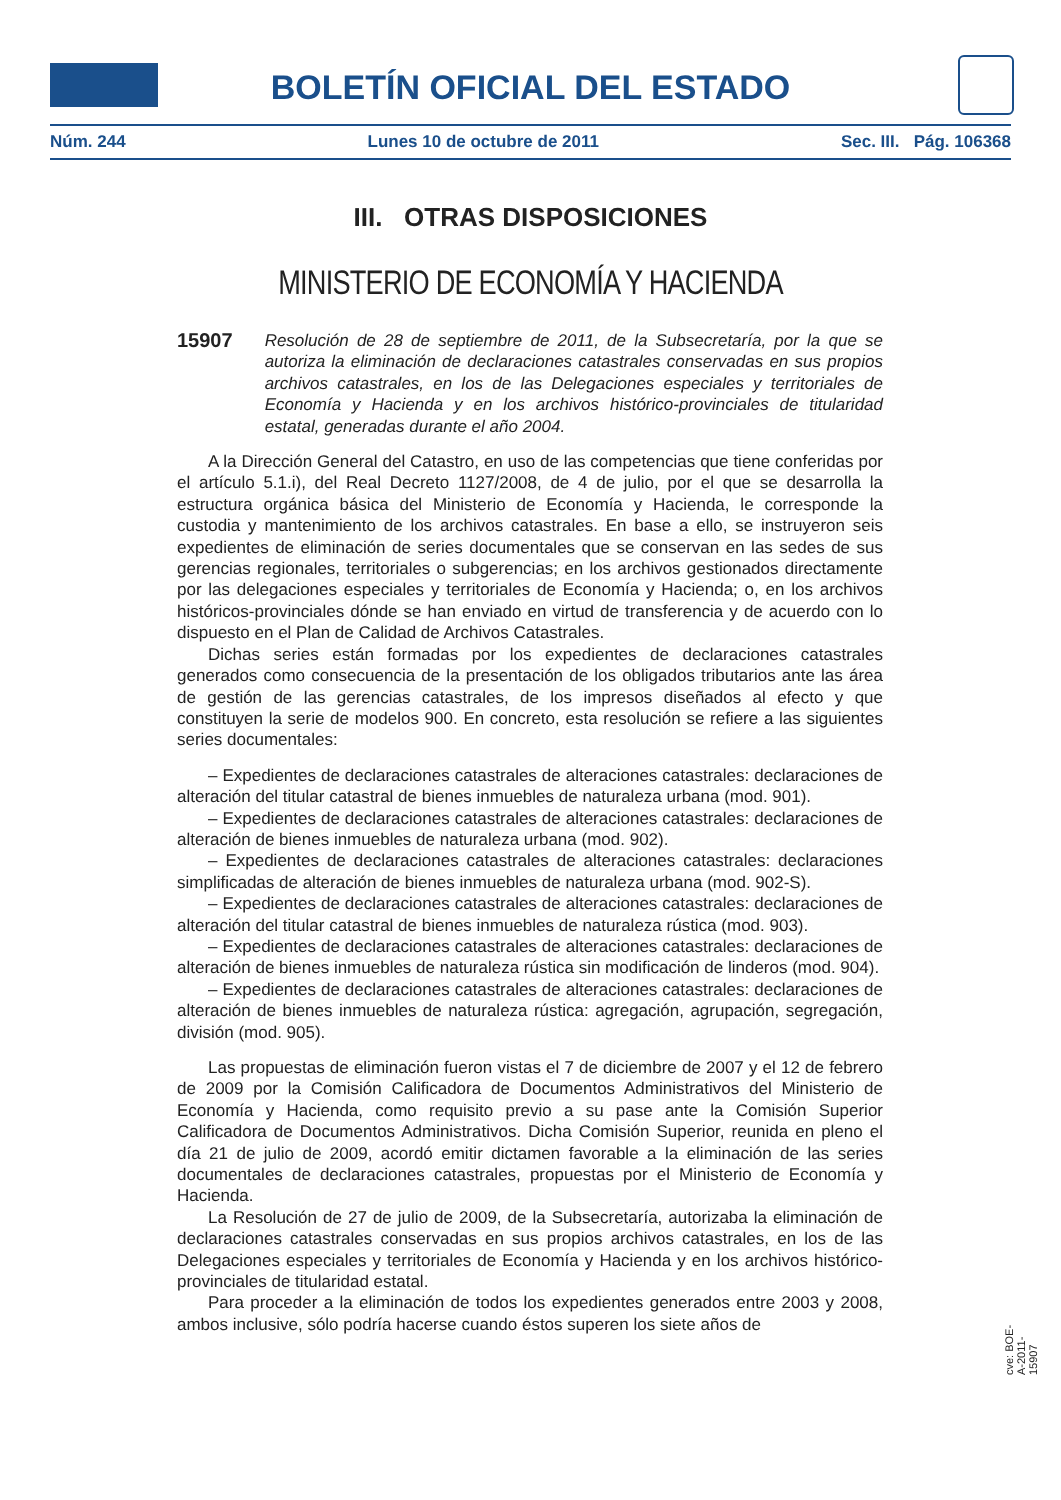BOLETÍN OFICIAL DEL ESTADO
Núm. 244 Lunes 10 de octubre de 2011 Sec. III. Pág. 106368
III. OTRAS DISPOSICIONES
MINISTERIO DE ECONOMÍA Y HACIENDA
15907 Resolución de 28 de septiembre de 2011, de la Subsecretaría, por la que se autoriza la eliminación de declaraciones catastrales conservadas en sus propios archivos catastrales, en los de las Delegaciones especiales y territoriales de Economía y Hacienda y en los archivos histórico-provinciales de titularidad estatal, generadas durante el año 2004.
A la Dirección General del Catastro, en uso de las competencias que tiene conferidas por el artículo 5.1.i), del Real Decreto 1127/2008, de 4 de julio, por el que se desarrolla la estructura orgánica básica del Ministerio de Economía y Hacienda, le corresponde la custodia y mantenimiento de los archivos catastrales. En base a ello, se instruyeron seis expedientes de eliminación de series documentales que se conservan en las sedes de sus gerencias regionales, territoriales o subgerencias; en los archivos gestionados directamente por las delegaciones especiales y territoriales de Economía y Hacienda; o, en los archivos históricos-provinciales dónde se han enviado en virtud de transferencia y de acuerdo con lo dispuesto en el Plan de Calidad de Archivos Catastrales.
Dichas series están formadas por los expedientes de declaraciones catastrales generados como consecuencia de la presentación de los obligados tributarios ante las área de gestión de las gerencias catastrales, de los impresos diseñados al efecto y que constituyen la serie de modelos 900. En concreto, esta resolución se refiere a las siguientes series documentales:
– Expedientes de declaraciones catastrales de alteraciones catastrales: declaraciones de alteración del titular catastral de bienes inmuebles de naturaleza urbana (mod. 901).
– Expedientes de declaraciones catastrales de alteraciones catastrales: declaraciones de alteración de bienes inmuebles de naturaleza urbana (mod. 902).
– Expedientes de declaraciones catastrales de alteraciones catastrales: declaraciones simplificadas de alteración de bienes inmuebles de naturaleza urbana (mod. 902-S).
– Expedientes de declaraciones catastrales de alteraciones catastrales: declaraciones de alteración del titular catastral de bienes inmuebles de naturaleza rústica (mod. 903).
– Expedientes de declaraciones catastrales de alteraciones catastrales: declaraciones de alteración de bienes inmuebles de naturaleza rústica sin modificación de linderos (mod. 904).
– Expedientes de declaraciones catastrales de alteraciones catastrales: declaraciones de alteración de bienes inmuebles de naturaleza rústica: agregación, agrupación, segregación, división (mod. 905).
Las propuestas de eliminación fueron vistas el 7 de diciembre de 2007 y el 12 de febrero de 2009 por la Comisión Calificadora de Documentos Administrativos del Ministerio de Economía y Hacienda, como requisito previo a su pase ante la Comisión Superior Calificadora de Documentos Administrativos. Dicha Comisión Superior, reunida en pleno el día 21 de julio de 2009, acordó emitir dictamen favorable a la eliminación de las series documentales de declaraciones catastrales, propuestas por el Ministerio de Economía y Hacienda.
La Resolución de 27 de julio de 2009, de la Subsecretaría, autorizaba la eliminación de declaraciones catastrales conservadas en sus propios archivos catastrales, en los de las Delegaciones especiales y territoriales de Economía y Hacienda y en los archivos histórico-provinciales de titularidad estatal.
Para proceder a la eliminación de todos los expedientes generados entre 2003 y 2008, ambos inclusive, sólo podría hacerse cuando éstos superen los siete años de
cve: BOE-A-2011-15907